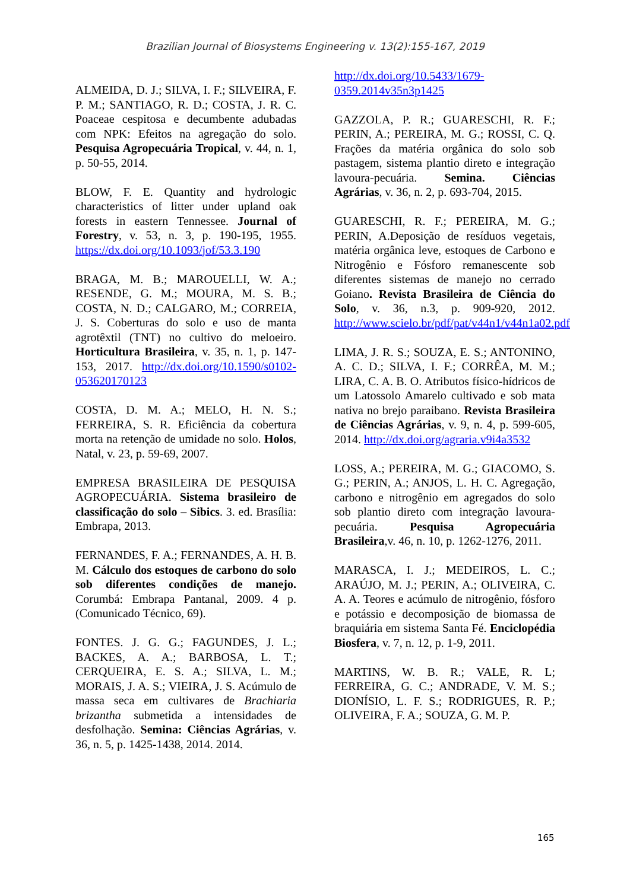Brazilian Journal of Biosystems Engineering v. 13(2):155-167, 2019
ALMEIDA, D. J.; SILVA, I. F.; SILVEIRA, F. P. M.; SANTIAGO, R. D.; COSTA, J. R. C. Poaceae cespitosa e decumbente adubadas com NPK: Efeitos na agregação do solo. Pesquisa Agropecuária Tropical, v. 44, n. 1, p. 50-55, 2014.
BLOW, F. E. Quantity and hydrologic characteristics of litter under upland oak forests in eastern Tennessee. Journal of Forestry, v. 53, n. 3, p. 190-195, 1955. https://dx.doi.org/10.1093/jof/53.3.190
BRAGA, M. B.; MAROUELLI, W. A.; RESENDE, G. M.; MOURA, M. S. B.; COSTA, N. D.; CALGARO, M.; CORREIA, J. S. Coberturas do solo e uso de manta agrotêxtil (TNT) no cultivo do meloeiro. Horticultura Brasileira, v. 35, n. 1, p. 147-153, 2017. http://dx.doi.org/10.1590/s0102-053620170123
COSTA, D. M. A.; MELO, H. N. S.; FERREIRA, S. R. Eficiência da cobertura morta na retenção de umidade no solo. Holos, Natal, v. 23, p. 59-69, 2007.
EMPRESA BRASILEIRA DE PESQUISA AGROPECUÁRIA. Sistema brasileiro de classificação do solo – Sibics. 3. ed. Brasília: Embrapa, 2013.
FERNANDES, F. A.; FERNANDES, A. H. B. M. Cálculo dos estoques de carbono do solo sob diferentes condições de manejo. Corumbá: Embrapa Pantanal, 2009. 4 p. (Comunicado Técnico, 69).
FONTES. J. G. G.; FAGUNDES, J. L.; BACKES, A. A.; BARBOSA, L. T.; CERQUEIRA, E. S. A.; SILVA, L. M.; MORAIS, J. A. S.; VIEIRA, J. S. Acúmulo de massa seca em cultivares de Brachiaria brizantha submetida a intensidades de desfolhação. Semina: Ciências Agrárias, v. 36, n. 5, p. 1425-1438, 2014. 2014.
http://dx.doi.org/10.5433/1679-0359.2014v35n3p1425
GAZZOLA, P. R.; GUARESCHI, R. F.; PERIN, A.; PEREIRA, M. G.; ROSSI, C. Q. Frações da matéria orgânica do solo sob pastagem, sistema plantio direto e integração lavoura-pecuária. Semina. Ciências Agrárias, v. 36, n. 2, p. 693-704, 2015.
GUARESCHI, R. F.; PEREIRA, M. G.; PERIN, A.Deposição de resíduos vegetais, matéria orgânica leve, estoques de Carbono e Nitrogênio e Fósforo remanescente sob diferentes sistemas de manejo no cerrado Goiano. Revista Brasileira de Ciência do Solo, v. 36, n.3, p. 909-920, 2012. http://www.scielo.br/pdf/pat/v44n1/v44n1a02.pdf
LIMA, J. R. S.; SOUZA, E. S.; ANTONINO, A. C. D.; SILVA, I. F.; CORRÊA, M. M.; LIRA, C. A. B. O. Atributos físico-hídricos de um Latossolo Amarelo cultivado e sob mata nativa no brejo paraibano. Revista Brasileira de Ciências Agrárias, v. 9, n. 4, p. 599-605, 2014. http://dx.doi.org/agraria.v9i4a3532
LOSS, A.; PEREIRA, M. G.; GIACOMO, S. G.; PERIN, A.; ANJOS, L. H. C. Agregação, carbono e nitrogênio em agregados do solo sob plantio direto com integração lavoura-pecuária. Pesquisa Agropecuária Brasileira,v. 46, n. 10, p. 1262-1276, 2011.
MARASCA, I. J.; MEDEIROS, L. C.; ARAÚJO, M. J.; PERIN, A.; OLIVEIRA, C. A. A. Teores e acúmulo de nitrogênio, fósforo e potássio e decomposição de biomassa de braquiária em sistema Santa Fé. Enciclopédia Biosfera, v. 7, n. 12, p. 1-9, 2011.
MARTINS, W. B. R.; VALE, R. L; FERREIRA, G. C.; ANDRADE, V. M. S.; DIONÍSIO, L. F. S.; RODRIGUES, R. P.; OLIVEIRA, F. A.; SOUZA, G. M. P.
165